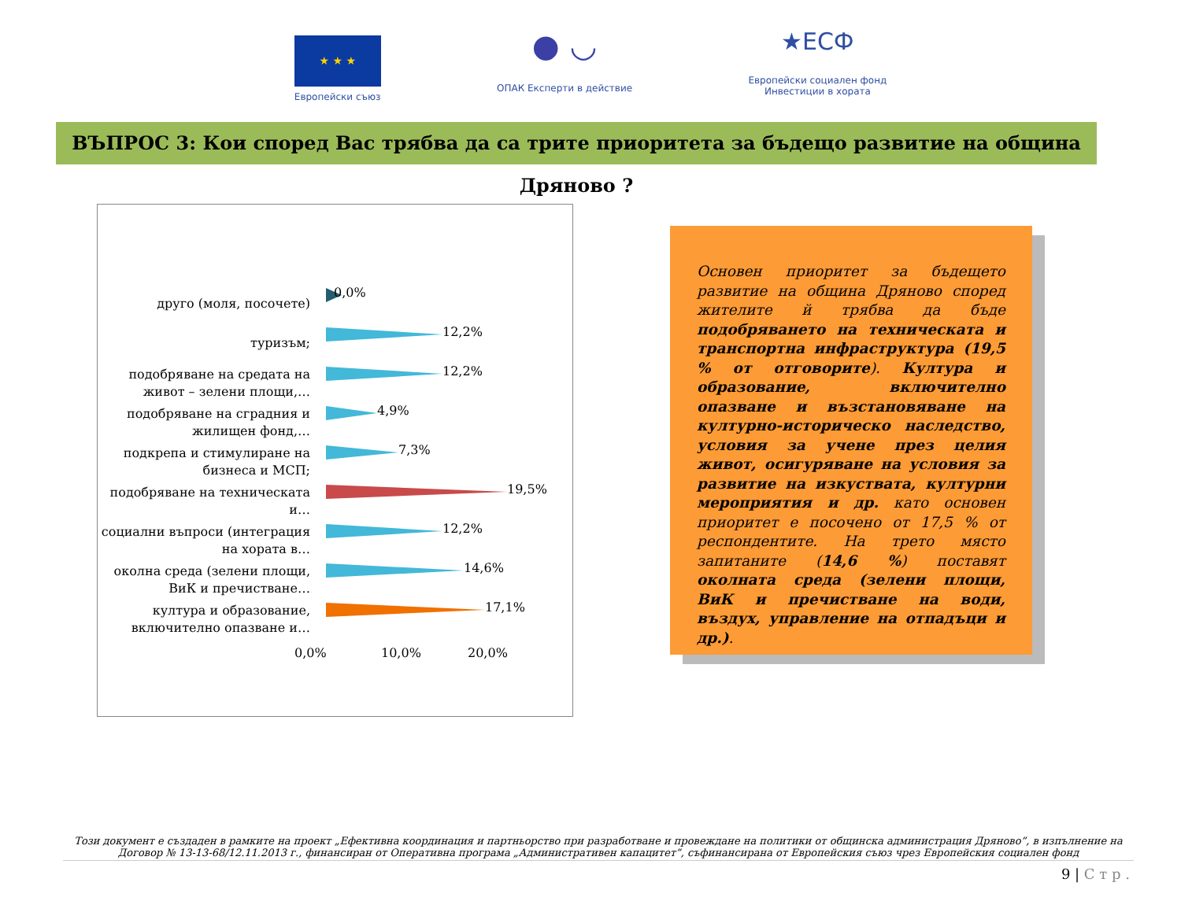★ ★ ★
Европейски съюз
● ◡
ОПАК Експерти в действие
★ЕСФ
Европейски социален фонд
Инвестиции в хората
ВЪПРОС 3: Кои според Вас трябва да са трите приоритета за бъдещо развитие на община Дряново ?
друго (моля, посочете)
0,0%
туризъм;
12,2%
подобряване на средата на живот – зелени площи,…
12,2%
подобряване на сградния и жилищен фонд,…
4,9%
подкрепа и стимулиране на бизнеса и МСП;
7,3%
подобряване на техническата и…
19,5%
социални въпроси (интеграция на хората в…
12,2%
околна среда (зелени площи, ВиК и пречистване…
14,6%
култура и образование, включително опазване и…
17,1%
0,0% 10,0% 20,0%
Основен приоритет за бъдещето развитие на община Дряново според жителите й трябва да бъде подобряването на техническата и транспортна инфраструктура (19,5 % от отговорите). Култура и образование, включително опазване и възстановяване на културно-историческо наследство, условия за учене през целия живот, осигуряване на условия за развитие на изкуствата, културни мероприятия и др. като основен приоритет е посочено от 17,5 % от респондентите. На трето място запитаните (14,6 %) поставят околната среда (зелени площи, ВиК и пречистване на води, въздух, управление на отпадъци и др.).
Този документ е създаден в рамките на проект „Ефективна координация и партньорство при разработване и провеждане на политики от общинска администрация Дряново”, в изпълнение на Договор № 13-13-68/12.11.2013 г., финансиран от Оперативна програма „Административен капацитет”, съфинансирана от Европейския съюз чрез Европейския социален фонд
9 | С т р .